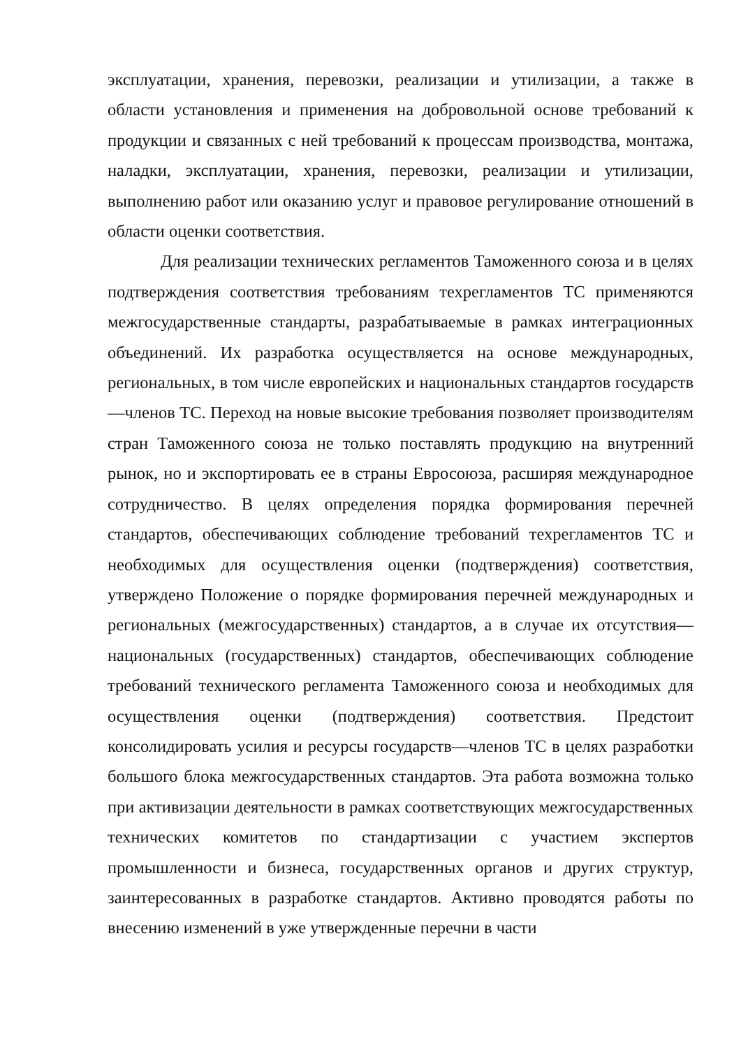эксплуатации, хранения, перевозки, реализации и утилизации, а также в области установления и применения на добровольной основе требований к продукции и связанных с ней требований к процессам производства, монтажа, наладки, эксплуатации, хранения, перевозки, реализации и утилизации, выполнению работ или оказанию услуг и правовое регулирование отношений в области оценки соответствия.
Для реализации технических регламентов Таможенного союза и в целях подтверждения соответствия требованиям техрегламентов ТС применяются межгосударственные стандарты, разрабатываемые в рамках интеграционных объединений. Их разработка осуществляется на основе международных, региональных, в том числе европейских и национальных стандартов государств—членов ТС. Переход на новые высокие требования позволяет производителям стран Таможенного союза не только поставлять продукцию на внутренний рынок, но и экспортировать ее в страны Евросоюза, расширяя международное сотрудничество. В целях определения порядка формирования перечней стандартов, обеспечивающих соблюдение требований техрегламентов ТС и необходимых для осуществления оценки (подтверждения) соответствия, утверждено Положение о порядке формирования перечней международных и региональных (межгосударственных) стандартов, а в случае их отсутствия—национальных (государственных) стандартов, обеспечивающих соблюдение требований технического регламента Таможенного союза и необходимых для осуществления оценки (подтверждения) соответствия. Предстоит консолидировать усилия и ресурсы государств—членов ТС в целях разработки большого блока межгосударственных стандартов. Эта работа возможна только при активизации деятельности в рамках соответствующих межгосударственных технических комитетов по стандартизации с участием экспертов промышленности и бизнеса, государственных органов и других структур, заинтересованных в разработке стандартов. Активно проводятся работы по внесению изменений в уже утвержденные перечни в части